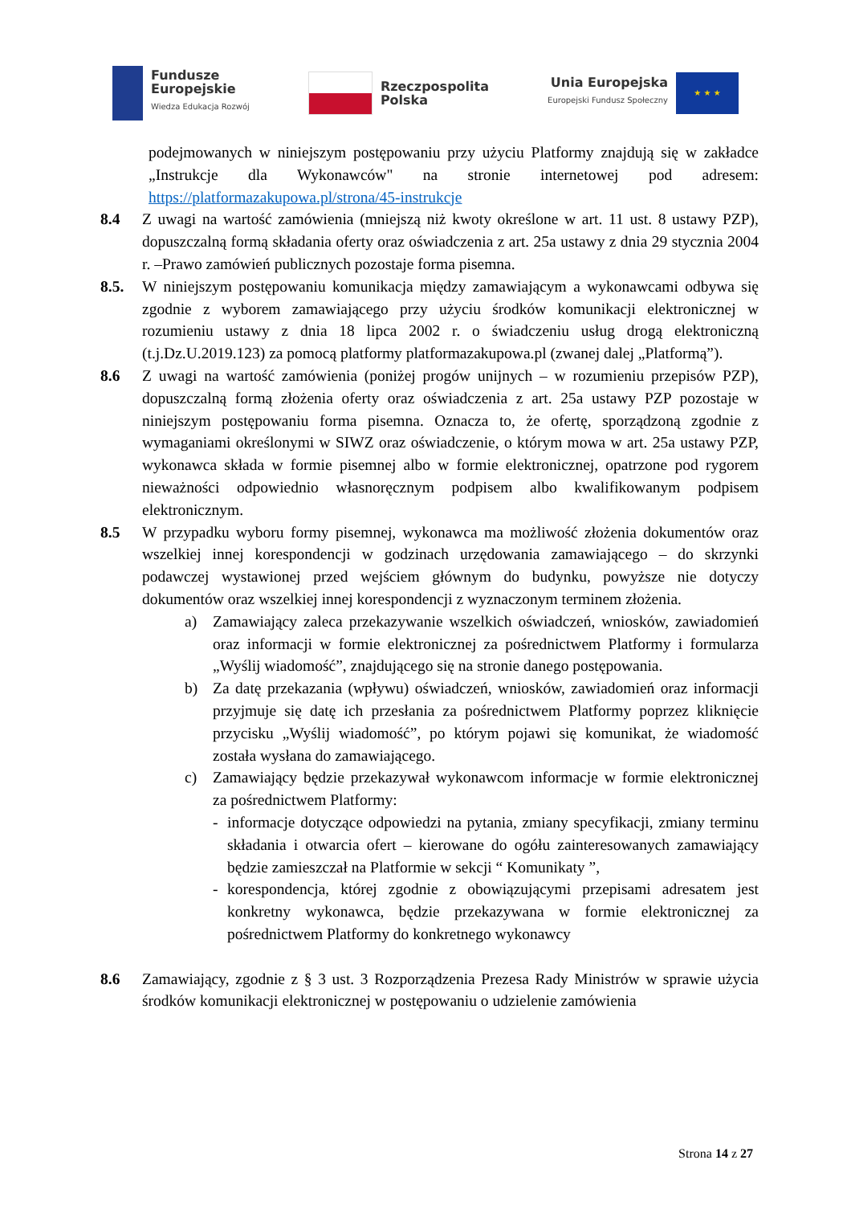Fundusze
Europejskie
Wiedza Edukacja Rozwój
Rzeczpospolita
Polska
Unia Europejska
Europejski Fundusz Społeczny
★ ★ ★
podejmowanych w niniejszym postępowaniu przy użyciu Platformy znajdują się w zakładce „Instrukcje dla Wykonawców" na stronie internetowej pod adresem: https://platformazakupowa.pl/strona/45-instrukcje
8.4 Z uwagi na wartość zamówienia (mniejszą niż kwoty określone w art. 11 ust. 8 ustawy PZP), dopuszczalną formą składania oferty oraz oświadczenia z art. 25a ustawy z dnia 29 stycznia 2004 r. –Prawo zamówień publicznych pozostaje forma pisemna.
8.5. W niniejszym postępowaniu komunikacja między zamawiającym a wykonawcami odbywa się zgodnie z wyborem zamawiającego przy użyciu środków komunikacji elektronicznej w rozumieniu ustawy z dnia 18 lipca 2002 r. o świadczeniu usług drogą elektroniczną (t.j.Dz.U.2019.123) za pomocą platformy platformazakupowa.pl (zwanej dalej „Platformą”).
8.6 Z uwagi na wartość zamówienia (poniżej progów unijnych – w rozumieniu przepisów PZP), dopuszczalną formą złożenia oferty oraz oświadczenia z art. 25a ustawy PZP pozostaje w niniejszym postępowaniu forma pisemna. Oznacza to, że ofertę, sporządzoną zgodnie z wymaganiami określonymi w SIWZ oraz oświadczenie, o którym mowa w art. 25a ustawy PZP, wykonawca składa w formie pisemnej albo w formie elektronicznej, opatrzone pod rygorem nieważności odpowiednio własnoręcznym podpisem albo kwalifikowanym podpisem elektronicznym.
8.5 W przypadku wyboru formy pisemnej, wykonawca ma możliwość złożenia dokumentów oraz wszelkiej innej korespondencji w godzinach urzędowania zamawiającego – do skrzynki podawczej wystawionej przed wejściem głównym do budynku, powyższe nie dotyczy dokumentów oraz wszelkiej innej korespondencji z wyznaczonym terminem złożenia.
a) Zamawiający zaleca przekazywanie wszelkich oświadczeń, wniosków, zawiadomień oraz informacji w formie elektronicznej za pośrednictwem Platformy i formularza „Wyślij wiadomość”, znajdującego się na stronie danego postępowania.
b) Za datę przekazania (wpływu) oświadczeń, wniosków, zawiadomień oraz informacji przyjmuje się datę ich przesłania za pośrednictwem Platformy poprzez kliknięcie przycisku „Wyślij wiadomość”, po którym pojawi się komunikat, że wiadomość została wysłana do zamawiającego.
c) Zamawiający będzie przekazywał wykonawcom informacje w formie elektronicznej za pośrednictwem Platformy:
- informacje dotyczące odpowiedzi na pytania, zmiany specyfikacji, zmiany terminu składania i otwarcia ofert – kierowane do ogółu zainteresowanych zamawiający będzie zamieszczał na Platformie w sekcji “ Komunikaty ”,
- korespondencja, której zgodnie z obowiązującymi przepisami adresatem jest konkretny wykonawca, będzie przekazywana w formie elektronicznej za pośrednictwem Platformy do konkretnego wykonawcy
8.6 Zamawiający, zgodnie z § 3 ust. 3 Rozporządzenia Prezesa Rady Ministrów w sprawie użycia środków komunikacji elektronicznej w postępowaniu o udzielenie zamówienia
Strona 14 z 27